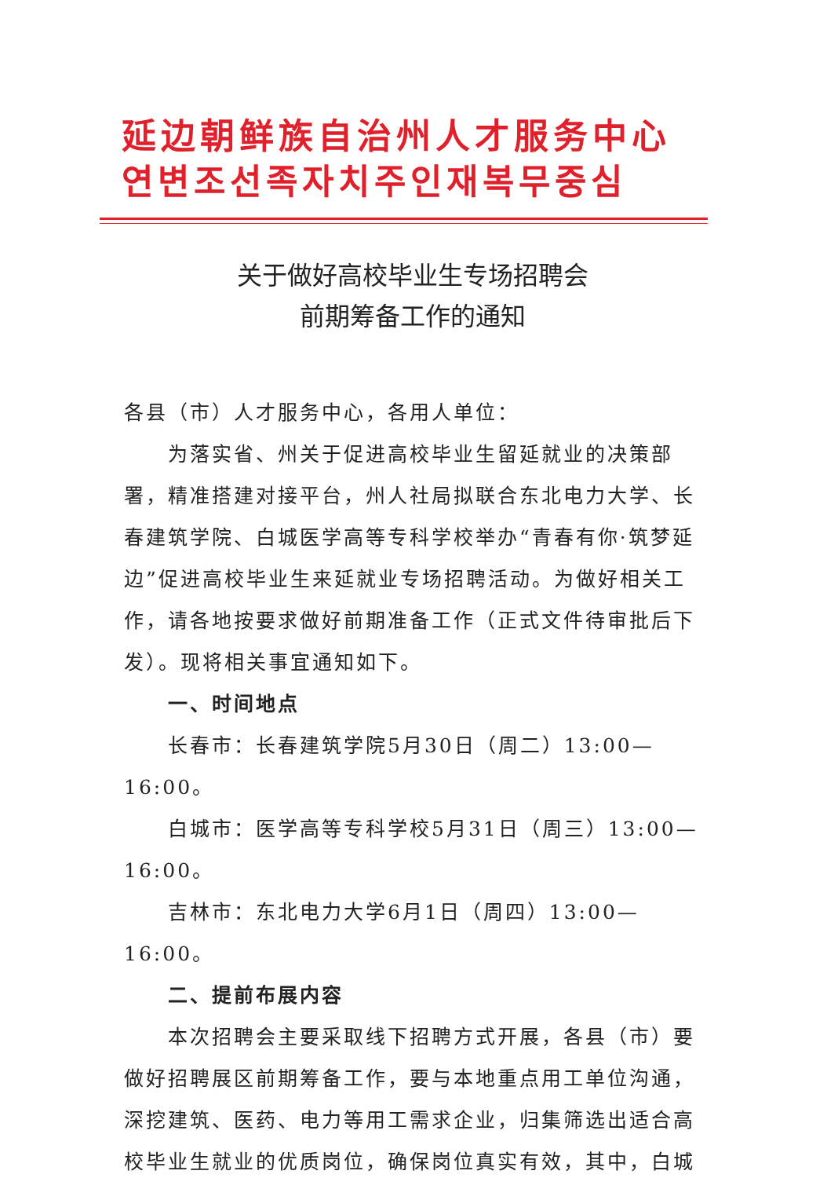延边朝鲜族自治州人才服务中心
연변조선족자치주인재복무중심
关于做好高校毕业生专场招聘会
前期筹备工作的通知
各县（市）人才服务中心，各用人单位：
为落实省、州关于促进高校毕业生留延就业的决策部署，精准搭建对接平台，州人社局拟联合东北电力大学、长春建筑学院、白城医学高等专科学校举办“青春有你·筑梦延边”促进高校毕业生来延就业专场招聘活动。为做好相关工作，请各地按要求做好前期准备工作（正式文件待审批后下发）。现将相关事宜通知如下。
一、时间地点
长春市：长春建筑学院5月30日（周二）13:00—16:00。
白城市：医学高等专科学校5月31日（周三）13:00—16:00。
吉林市：东北电力大学6月1日（周四）13:00—16:00。
二、提前布展内容
本次招聘会主要采取线下招聘方式开展，各县（市）要做好招聘展区前期筹备工作，要与本地重点用工单位沟通，深挖建筑、医药、电力等用工需求企业，归集筛选出适合高校毕业生就业的优质岗位，确保岗位真实有效，其中，白城